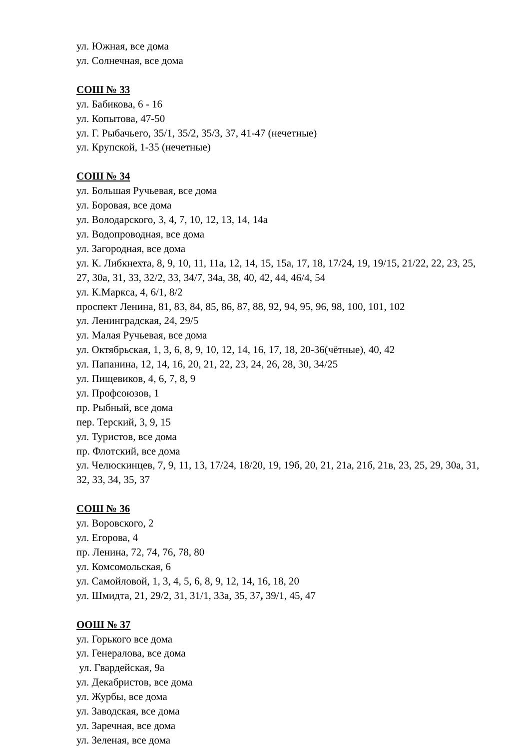ул. Южная, все дома
ул. Солнечная, все дома
СОШ № 33
ул. Бабикова, 6 - 16
ул. Копытова, 47-50
ул. Г. Рыбачьего, 35/1, 35/2, 35/3, 37, 41-47 (нечетные)
ул. Крупской, 1-35 (нечетные)
СОШ № 34
ул. Большая Ручьевая, все дома
ул. Боровая, все дома
ул. Володарского, 3, 4, 7, 10, 12, 13, 14, 14а
ул. Водопроводная, все дома
ул. Загородная, все дома
ул. К. Либкнехта, 8, 9, 10, 11, 11а, 12, 14, 15, 15а, 17, 18, 17/24, 19, 19/15, 21/22, 22, 23, 25, 27, 30а, 31, 33, 32/2, 33, 34/7, 34а, 38, 40, 42, 44, 46/4, 54
ул. К.Маркса, 4, 6/1, 8/2
проспект Ленина, 81, 83, 84, 85, 86, 87, 88, 92, 94, 95, 96, 98, 100, 101, 102
ул. Ленинградская, 24, 29/5
ул. Малая Ручьевая, все дома
ул. Октябрьская, 1, 3, 6, 8, 9, 10, 12, 14, 16, 17, 18, 20-36(чётные), 40, 42
ул. Папанина, 12, 14, 16, 20, 21, 22, 23, 24, 26, 28, 30, 34/25
ул. Пищевиков, 4, 6, 7, 8, 9
ул. Профсоюзов, 1
пр. Рыбный, все дома
пер. Терский, 3, 9, 15
ул. Туристов, все дома
пр. Флотский, все дома
ул. Челюскинцев, 7, 9, 11, 13, 17/24, 18/20, 19, 19б, 20, 21, 21а, 21б, 21в, 23, 25, 29, 30а, 31, 32, 33, 34, 35, 37
СОШ № 36
ул. Воровского, 2
ул. Егорова, 4
пр. Ленина, 72, 74, 76, 78, 80
ул. Комсомольская, 6
ул. Самойловой, 1, 3, 4, 5, 6, 8, 9, 12, 14, 16, 18, 20
ул. Шмидта, 21, 29/2, 31, 31/1, 33а, 35, 37, 39/1, 45, 47
ООШ № 37
ул. Горького все дома
ул. Генералова, все дома
ул. Гвардейская, 9а
ул. Декабристов, все дома
ул. Журбы, все дома
ул. Заводская, все дома
ул. Заречная, все дома
ул. Зеленая, все дома